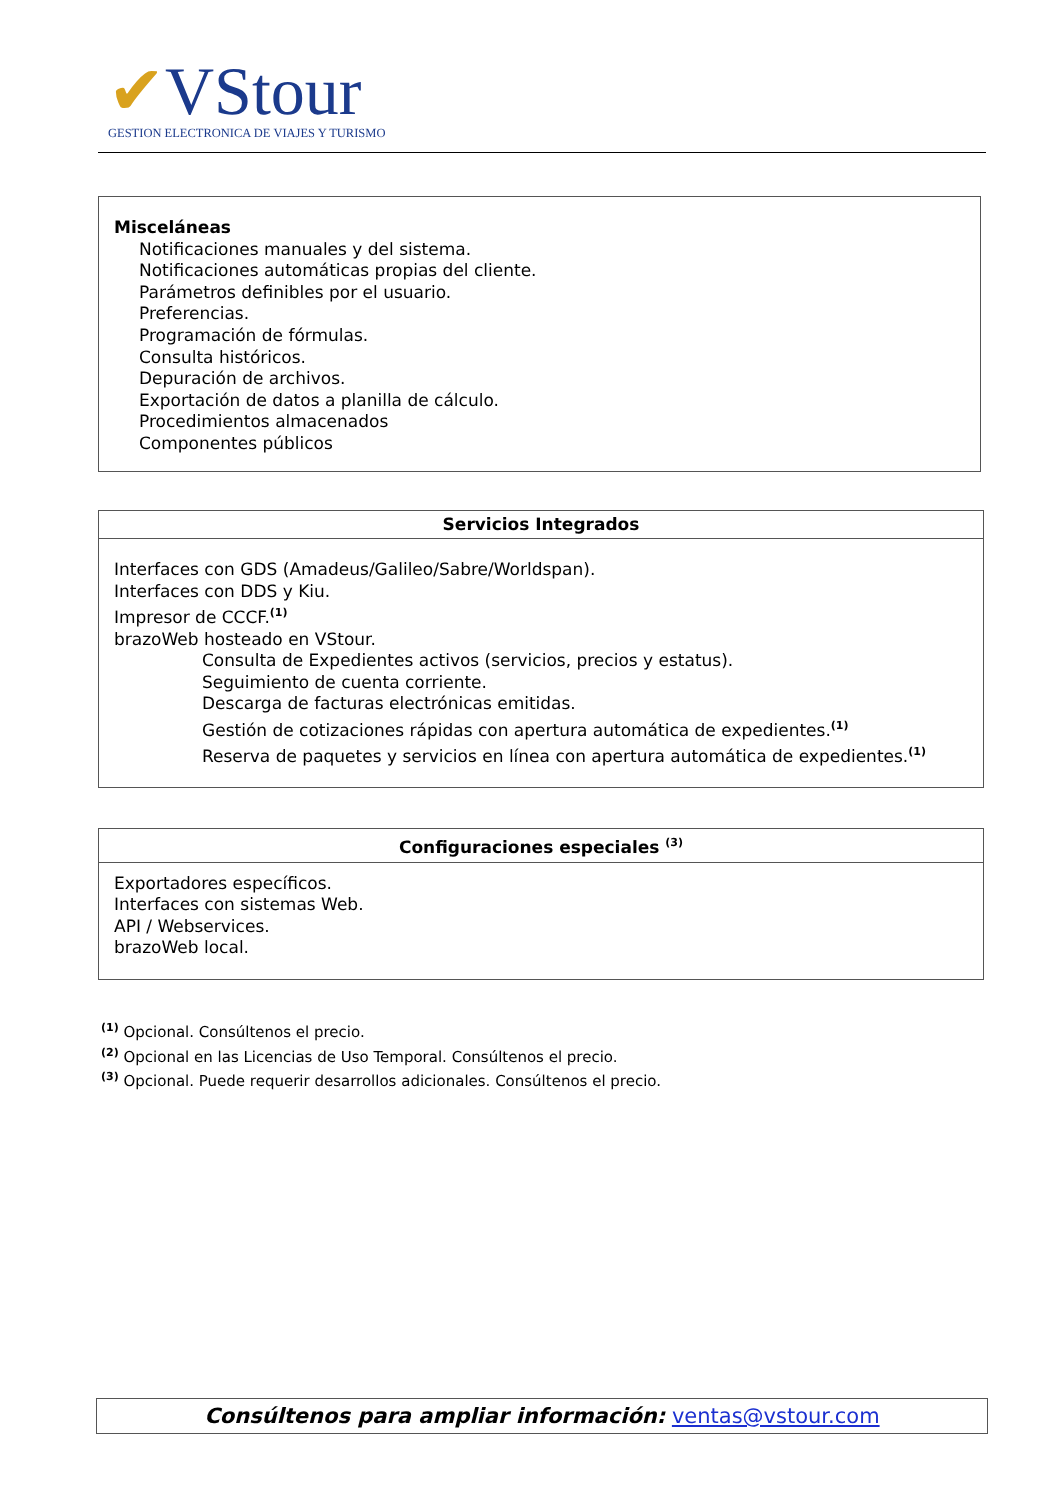✔VStour
GESTION ELECTRONICA DE VIAJES Y TURISMO
| Misceláneas Notificaciones manuales y del sistema. Notificaciones automáticas propias del cliente. Parámetros definibles por el usuario. Preferencias. Programación de fórmulas. Consulta históricos. Depuración de archivos. Exportación de datos a planilla de cálculo. Procedimientos almacenados Componentes públicos |
| Servicios Integrados |
| --- |
| Interfaces con GDS (Amadeus/Galileo/Sabre/Worldspan). Interfaces con DDS y Kiu. Impresor de CCCF.<sup>(1)</sup> brazoWeb hosteado en VStour. Consulta de Expedientes activos (servicios, precios y estatus). Seguimiento de cuenta corriente. Descarga de facturas electrónicas emitidas. Gestión de cotizaciones rápidas con apertura automática de expedientes.<sup>(1)</sup> Reserva de paquetes y servicios en línea con apertura automática de expedientes.<sup>(1)</sup> |
| Configuraciones especiales <sup>(3)</sup> |
| --- |
| Exportadores específicos. Interfaces con sistemas Web. API / Webservices. brazoWeb local. |
<sup>(1)</sup> Opcional. Consúltenos el precio.
<sup>(2)</sup> Opcional en las Licencias de Uso Temporal. Consúltenos el precio.
<sup>(3)</sup> Opcional. Puede requerir desarrollos adicionales. Consúltenos el precio.
Consúltenos para ampliar información: ventas@vstour.com